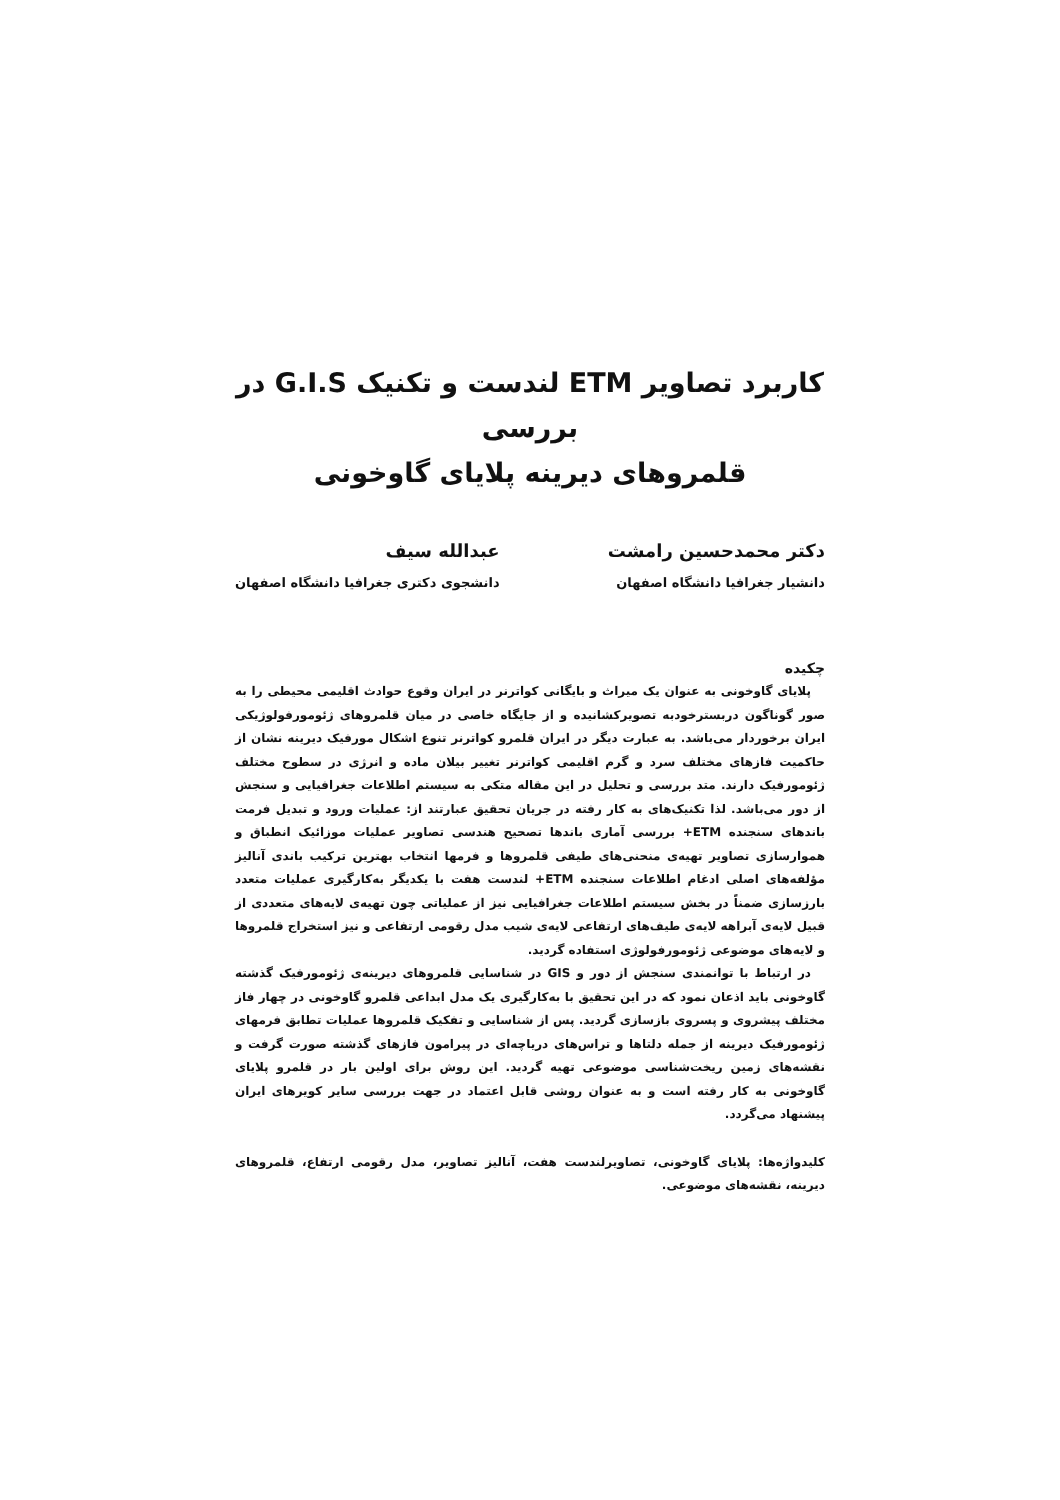کاربرد تصاویر ETM لندست و تکنیک G.I.S در بررسی
قلمروهای دیرینه پلایای گاوخونی
دکتر محمدحسین رامشت
دانشیار جغرافیا دانشگاه اصفهان
عبدالله سیف
دانشجوی دکتری جغرافیا دانشگاه اصفهان
چکیده
پلایای گاوخونی به عنوان یک میراث و بایگانی کواترنر در ایران وقوع حوادث اقلیمی محیطی را به صور گوناگون دربسترخودبه تصویرکشانیده و از جایگاه خاصی در میان قلمروهای ژئومورفولوژیکی ایران برخوردار می‌باشد. به عبارت دیگر در ایران قلمرو کواترنر تنوع اشکال مورفیک دیرینه نشان از حاکمیت فازهای مختلف سرد و گرم اقلیمی کواترنر تغییر بیلان ماده و انرژی در سطوح مختلف ژئومورفیک دارند. متد بررسی و تحلیل در این مقاله متکی به سیستم اطلاعات جغرافیایی و سنجش از دور می‌باشد. لذا تکنیک‌های به کار رفته در جریان تحقیق عبارتند از: عملیات ورود و تبدیل فرمت باندهای سنجنده ETM+ بررسی آماری باندها تصحیح هندسی تصاویر عملیات موزائیک انطباق و هموارسازی تصاویر تهیه‌ی منحنی‌های طیفی قلمروها و فرمها انتخاب بهترین ترکیب باندی آنالیز مؤلفه‌های اصلی ادغام اطلاعات سنجنده ETM+ لندست هفت با یکدیگر به‌کارگیری عملیات متعدد بارزسازی ضمناً در بخش سیستم اطلاعات جغرافیایی نیز از عملیاتی چون تهیه‌ی لایه‌های متعددی از قبیل لایه‌ی آبراهه لایه‌ی طیف‌های ارتفاعی لایه‌ی شیب مدل رقومی ارتفاعی و نیز استخراج قلمروها و لایه‌های موضوعی ژئومورفولوژی استفاده گردید.
در ارتباط با توانمندی سنجش از دور و GIS در شناسایی قلمروهای دیرینه‌ی ژئومورفیک گذشته گاوخونی باید اذعان نمود که در این تحقیق با به‌کارگیری یک مدل ابداعی قلمرو گاوخونی در چهار فاز مختلف پیشروی و پسروی بازسازی گردید. پس از شناسایی و تفکیک قلمروها عملیات تطابق فرمهای ژئومورفیک دیرینه از جمله دلتاها و تراس‌های دریاچه‌ای در پیرامون فازهای گذشته صورت گرفت و نقشه‌های زمین ریخت‌شناسی موضوعی تهیه گردید. این روش برای اولین بار در قلمرو پلایای گاوخونی به کار رفته است و به عنوان روشی قابل اعتماد در جهت بررسی سایر کویرهای ایران پیشنهاد می‌گردد.
کلیدواژه‌ها: پلایای گاوخونی، تصاویرلندست هفت، آنالیز تصاویر، مدل رقومی ارتفاع، قلمروهای دیرینه، نقشه‌های موضوعی.